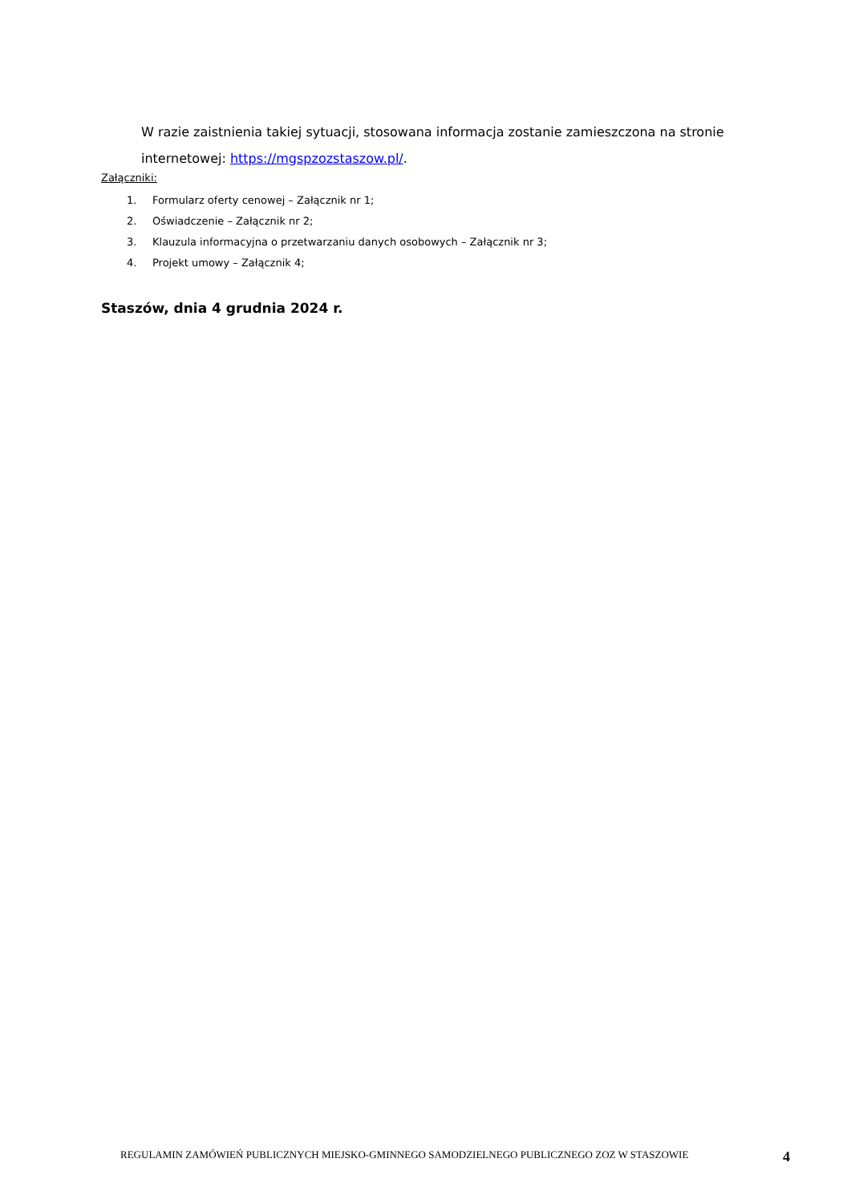W razie zaistnienia takiej sytuacji, stosowana informacja zostanie zamieszczona na stronie internetowej: https://mgspzozstaszow.pl/.
Załączniki:
1. Formularz oferty cenowej – Załącznik nr 1;
2. Oświadczenie – Załącznik nr 2;
3. Klauzula informacyjna o przetwarzaniu danych osobowych – Załącznik nr 3;
4. Projekt umowy – Załącznik 4;
Staszów, dnia 4 grudnia 2024 r.
REGULAMIN ZAMÓWIEŃ PUBLICZNYCH MIEJSKO-GMINNEGO SAMODZIELNEGO PUBLICZNEGO ZOZ W STASZOWIE 4